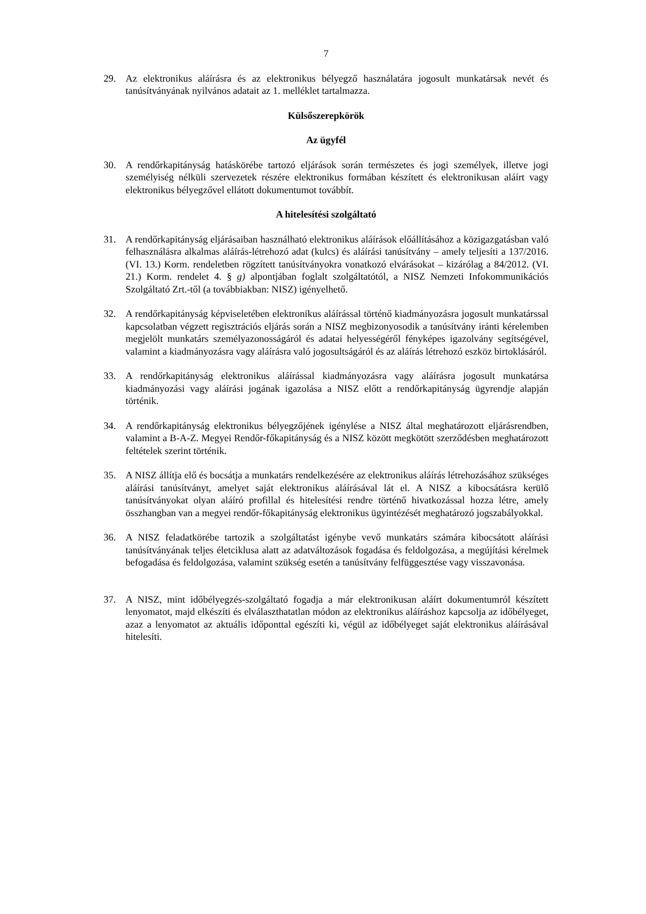7
29. Az elektronikus aláírásra és az elektronikus bélyegző használatára jogosult munkatársak nevét és tanúsítványának nyilvános adatait az 1. melléklet tartalmazza.
Külsőszerepkörök
Az ügyfél
30. A rendőrkapitányság hatáskörébe tartozó eljárások során természetes és jogi személyek, illetve jogi személyiség nélküli szervezetek részére elektronikus formában készített és elektronikusan aláírt vagy elektronikus bélyegzővel ellátott dokumentumot továbbít.
A hitelesítési szolgáltató
31. A rendőrkapitányság eljárásaiban használható elektronikus aláírások előállításához a közigazgatásban való felhasználásra alkalmas aláírás-létrehozó adat (kulcs) és aláírási tanúsítvány – amely teljesíti a 137/2016. (VI. 13.) Korm. rendeletben rögzített tanúsítványokra vonatkozó elvárásokat – kizárólag a 84/2012. (VI. 21.) Korm. rendelet 4. § g) alpontjában foglalt szolgáltatótól, a NISZ Nemzeti Infokommunikációs Szolgáltató Zrt.-től (a továbbiakban: NISZ) igényelhető.
32. A rendőrkapitányság képviseletében elektronikus aláírással történő kiadmányozásra jogosult munkatárssal kapcsolatban végzett regisztrációs eljárás során a NISZ megbizonyosodik a tanúsítvány iránti kérelemben megjelölt munkatárs személyazonosságáról és adatai helyességéről fényképes igazolvány segítségével, valamint a kiadmányozásra vagy aláírásra való jogosultságáról és az aláírás létrehozó eszköz birtoklásáról.
33. A rendőrkapitányság elektronikus aláírással kiadmányozásra vagy aláírásra jogosult munkatársa kiadmányozási vagy aláírási jogának igazolása a NISZ előtt a rendőrkapitányság ügyrendje alapján történik.
34. A rendőrkapitányság elektronikus bélyegzőjének igénylése a NISZ által meghatározott eljárásrendben, valamint a B-A-Z. Megyei Rendőr-főkapitányság és a NISZ között megkötött szerződésben meghatározott feltételek szerint történik.
35. A NISZ állítja elő és bocsátja a munkatárs rendelkezésére az elektronikus aláírás létrehozásához szükséges aláírási tanúsítványt, amelyet saját elektronikus aláírásával lát el. A NISZ a kibocsátásra kerülő tanúsítványokat olyan aláíró profillal és hitelesítési rendre történő hivatkozással hozza létre, amely összhangban van a megyei rendőr-főkapitányság elektronikus ügyintézését meghatározó jogszabályokkal.
36. A NISZ feladatkörébe tartozik a szolgáltatást igénybe vevő munkatárs számára kibocsátott aláírási tanúsítványának teljes életciklusa alatt az adatváltozások fogadása és feldolgozása, a megújítási kérelmek befogadása és feldolgozása, valamint szükség esetén a tanúsítvány felfüggesztése vagy visszavonása.
37. A NISZ, mint időbélyegzés-szolgáltató fogadja a már elektronikusan aláírt dokumentumról készített lenyomatot, majd elkészíti és elválaszthatatlan módon az elektronikus aláíráshoz kapcsolja az időbélyeget, azaz a lenyomatot az aktuális időponttal egészíti ki, végül az időbélyeget saját elektronikus aláírásával hitelesíti.